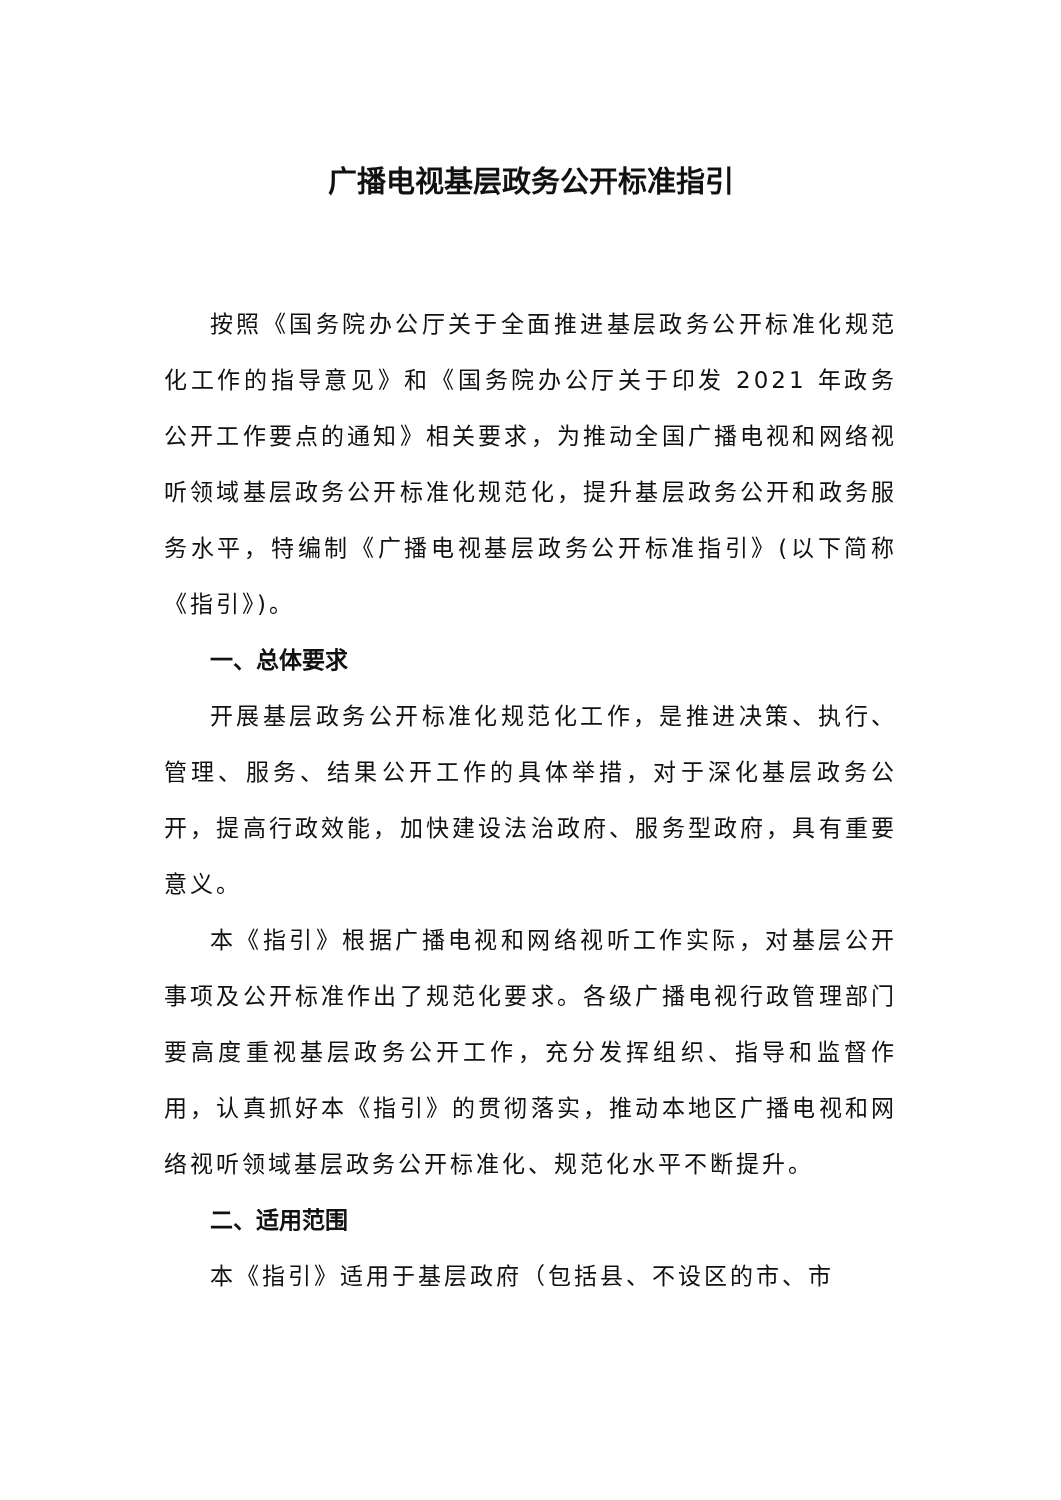广播电视基层政务公开标准指引
按照《国务院办公厅关于全面推进基层政务公开标准化规范化工作的指导意见》和《国务院办公厅关于印发 2021 年政务公开工作要点的通知》相关要求，为推动全国广播电视和网络视听领域基层政务公开标准化规范化，提升基层政务公开和政务服务水平，特编制《广播电视基层政务公开标准指引》(以下简称《指引》)。
一、总体要求
开展基层政务公开标准化规范化工作，是推进决策、执行、管理、服务、结果公开工作的具体举措，对于深化基层政务公开，提高行政效能，加快建设法治政府、服务型政府，具有重要意义。
本《指引》根据广播电视和网络视听工作实际，对基层公开事项及公开标准作出了规范化要求。各级广播电视行政管理部门要高度重视基层政务公开工作，充分发挥组织、指导和监督作用，认真抓好本《指引》的贯彻落实，推动本地区广播电视和网络视听领域基层政务公开标准化、规范化水平不断提升。
二、适用范围
本《指引》适用于基层政府（包括县、不设区的市、市